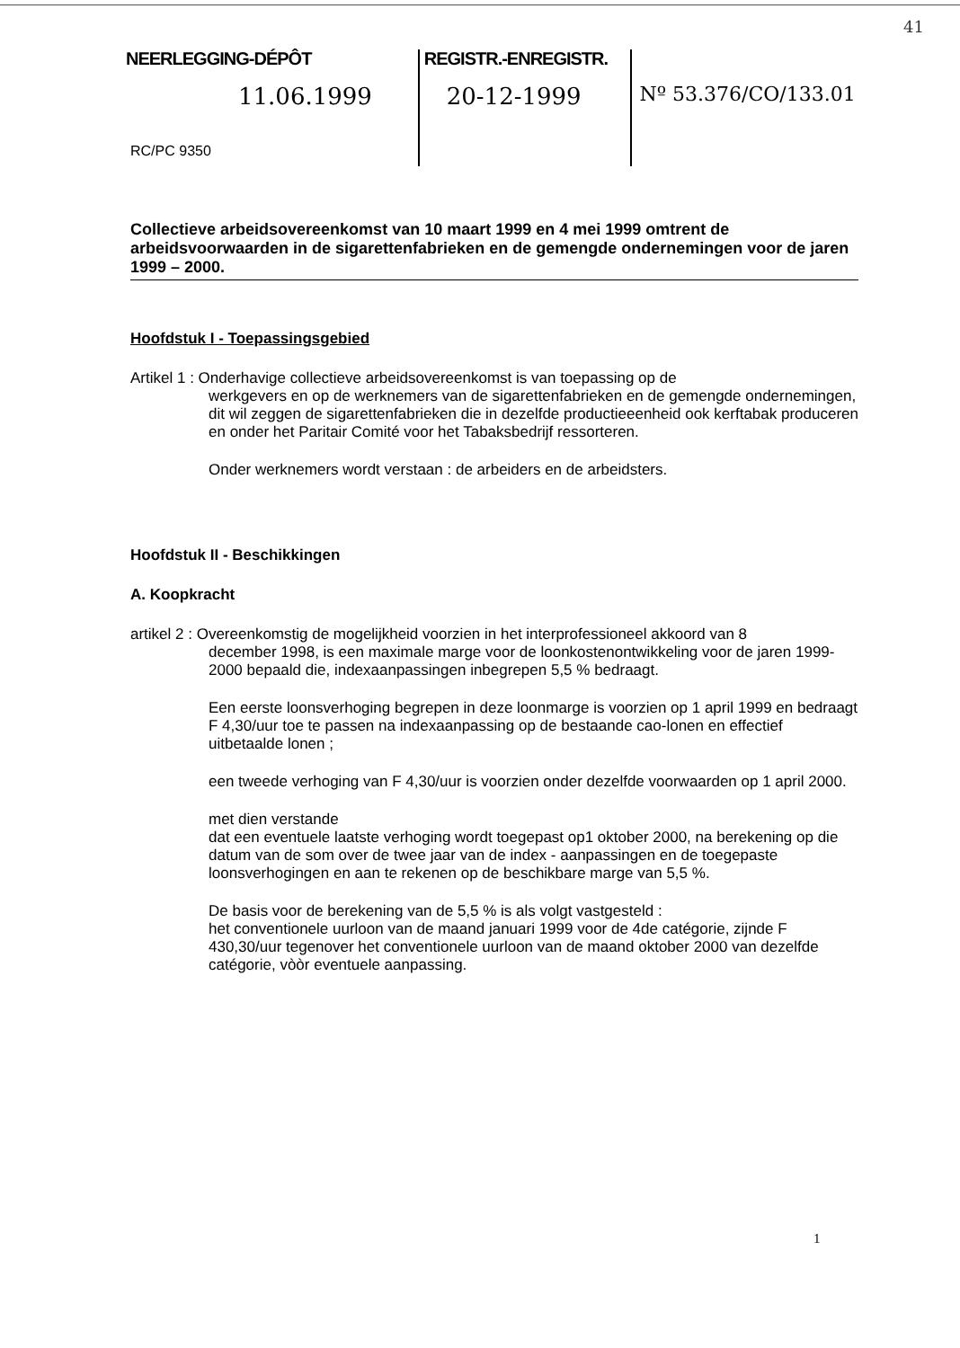41
NEERLEGGING-DÉPÔT
11.06.1999
REGISTR.-ENREGISTR.
20-12-1999
Nº 53.376/CO/133.01
RC/PC 9350
Collectieve arbeidsovereenkomst van 10 maart 1999 en 4 mei 1999 omtrent de arbeidsvoorwaarden in de sigarettenfabrieken en de gemengde ondernemingen voor de jaren 1999 – 2000.
Hoofdstuk I - Toepassingsgebied
Artikel 1 : Onderhavige collectieve arbeidsovereenkomst is van toepassing op de
werkgevers en op de werknemers van de sigarettenfabrieken en de gemengde ondernemingen, dit wil zeggen de sigarettenfabrieken die in dezelfde productieeenheid ook kerftabak produceren en onder het Paritair Comité voor het Tabaksbedrijf ressorteren.
Onder werknemers wordt verstaan : de arbeiders en de arbeidsters.
Hoofdstuk II - Beschikkingen
A. Koopkracht
artikel 2 : Overeenkomstig de mogelijkheid voorzien in het interprofessioneel akkoord van 8
december 1998, is een maximale marge voor de loonkostenontwikkeling voor de jaren 1999-2000 bepaald die, indexaanpassingen inbegrepen 5,5 % bedraagt.
Een eerste loonsverhoging begrepen in deze loonmarge is voorzien op 1 april 1999 en bedraagt F 4,30/uur toe te passen na indexaanpassing op de bestaande cao-lonen en effectief uitbetaalde lonen ;
een tweede verhoging van F 4,30/uur is voorzien onder dezelfde voorwaarden op 1 april 2000.
met dien verstande
dat een eventuele laatste verhoging wordt toegepast op1 oktober 2000, na berekening op die datum van de som over de twee jaar van de index - aanpassingen en de toegepaste loonsverhogingen en aan te rekenen op de beschikbare marge van 5,5 %.
De basis voor de berekening van de 5,5 % is als volgt vastgesteld :
het conventionele uurloon van de maand januari 1999 voor de 4de catégorie, zijnde F 430,30/uur tegenover het conventionele uurloon van de maand oktober 2000 van dezelfde catégorie, vòòr eventuele aanpassing.
1